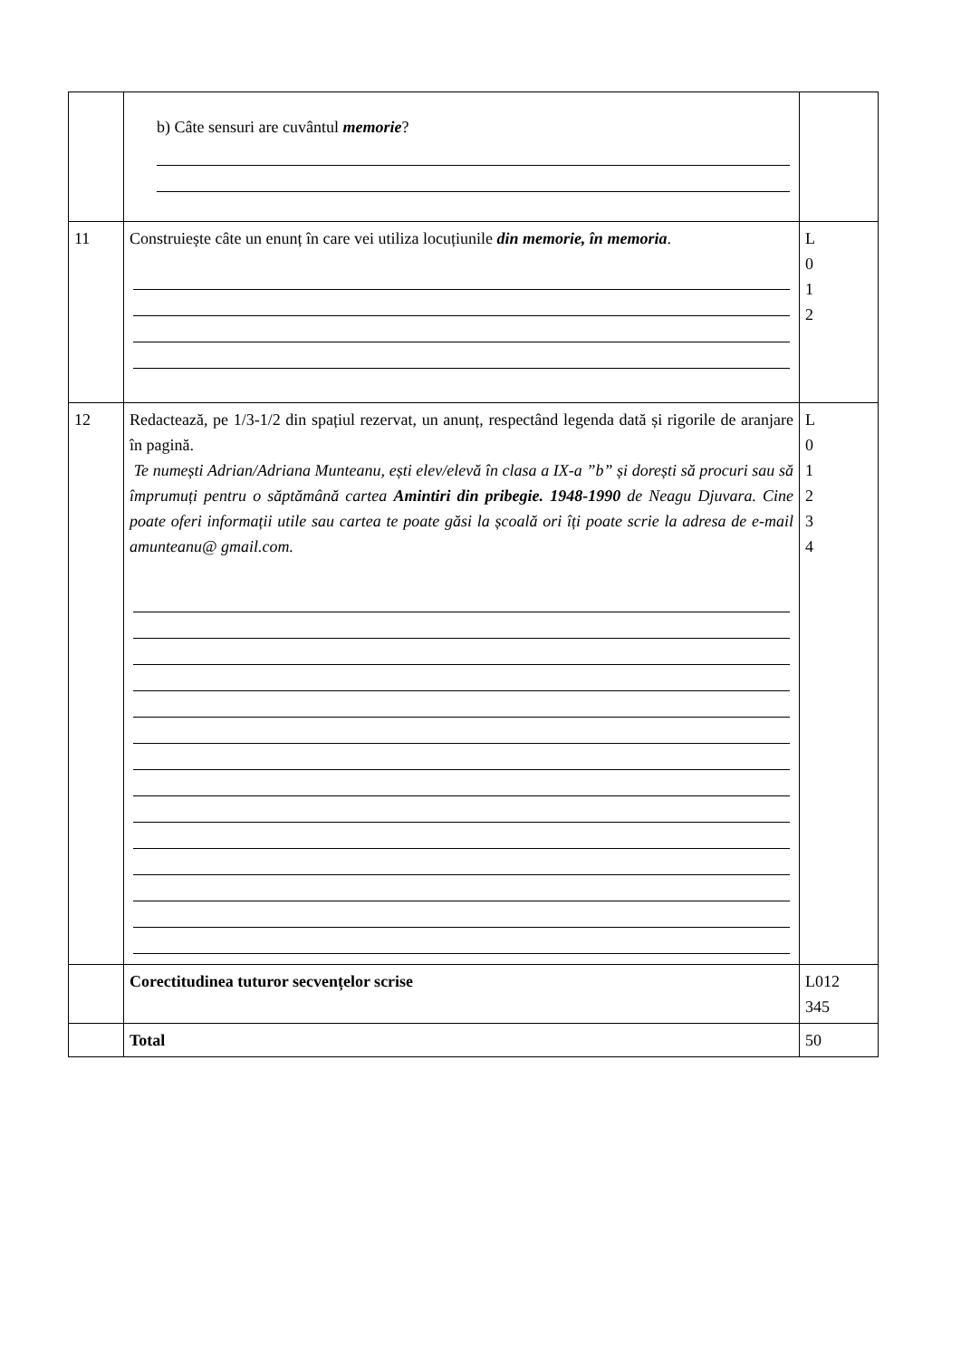| | b) Câte sensuri are cuvântul memorie ? | |
| 11 | Construiește câte un enunț în care vei utiliza locuțiunile din memorie, în memoria . | L 0 1 2 |
| 12 | Redactează, pe 1/3-1/2 din spațiul rezervat, un anunț, respectând legenda dată și rigorile de aranjare în pagină. Te numești Adrian/Adriana Munteanu, ești elev/elevă în clasa a IX-a ”b” și dorești să procuri sau să împrumuți pentru o săptămână cartea Amintiri din pribegie. 1948-1990 de Neagu Djuvara. Cine poate oferi informații utile sau cartea te poate găsi la școală ori îți poate scrie la adresa de e-mail amunteanu@ gmail.com. | L 0 1 2 3 4 |
| | Corectitudinea tuturor secvențelor scrise | L012 345 |
| | Total | 50 |